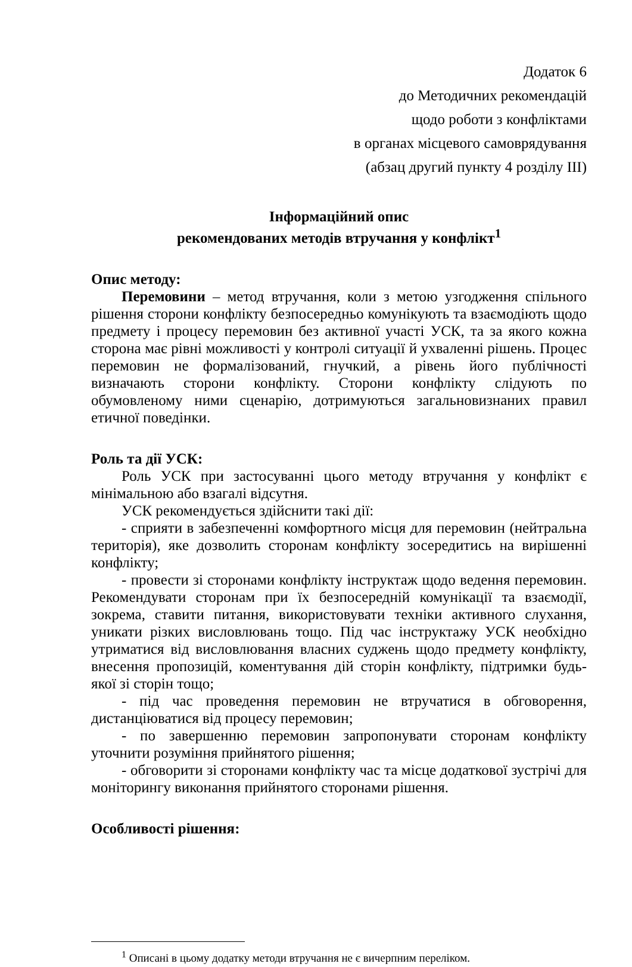Додаток 6
до Методичних рекомендацій
щодо роботи з конфліктами
в органах місцевого самоврядування
(абзац другий пункту 4 розділу ІІІ)
Інформаційний опис
рекомендованих методів втручання у конфлікт<sup>1</sup>
Опис методу:
Перемовини – метод втручання, коли з метою узгодження спільного рішення сторони конфлікту безпосередньо комунікують та взаємодіють щодо предмету і процесу перемовин без активної участі УСК, та за якого кожна сторона має рівні можливості у контролі ситуації й ухваленні рішень. Процес перемовин не формалізований, гнучкий, а рівень його публічності визначають сторони конфлікту. Сторони конфлікту слідують по обумовленому ними сценарію, дотримуються загальновизнаних правил етичної поведінки.
Роль та дії УСК:
Роль УСК при застосуванні цього методу втручання у конфлікт є мінімальною або взагалі відсутня.
УСК рекомендується здійснити такі дії:
- сприяти в забезпеченні комфортного місця для перемовин (нейтральна територія), яке дозволить сторонам конфлікту зосередитись на вирішенні конфлікту;
- провести зі сторонами конфлікту інструктаж щодо ведення перемовин. Рекомендувати сторонам при їх безпосередній комунікації та взаємодії, зокрема, ставити питання, використовувати техніки активного слухання, уникати різких висловлювань тощо. Під час інструктажу УСК необхідно утриматися від висловлювання власних суджень щодо предмету конфлікту, внесення пропозицій, коментування дій сторін конфлікту, підтримки будь-якої зі сторін тощо;
- під час проведення перемовин не втручатися в обговорення, дистанціюватися від процесу перемовин;
- по завершенню перемовин запропонувати сторонам конфлікту уточнити розуміння прийнятого рішення;
- обговорити зі сторонами конфлікту час та місце додаткової зустрічі для моніторингу виконання прийнятого сторонами рішення.
Особливості рішення:
<sup>1</sup> Описані в цьому додатку методи втручання не є вичерпним переліком.